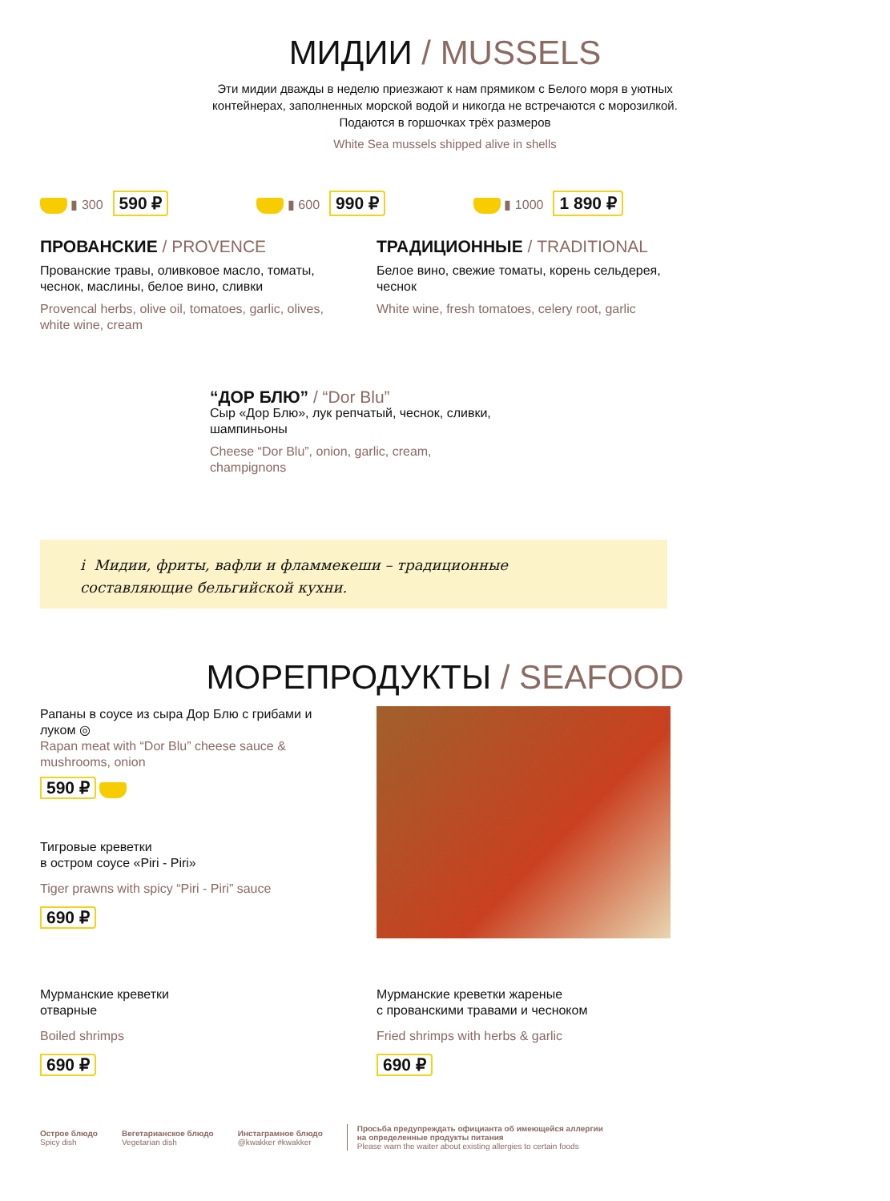МИДИИ / MUSSELS
Эти мидии дважды в неделю приезжают к нам прямиком с Белого моря в уютных
контейнерах, заполненных морской водой и никогда не встречаются с морозилкой.
Подаются в горшочках трёх размеров
White Sea mussels shipped alive in shells
▮ 300 590 ₽
▮ 600 990 ₽
▮ 1000 1 890 ₽
ПРОВАНСКИЕ / PROVENCE
Прованские травы, оливковое масло, томаты, чеснок, маслины, белое вино, сливки
Provencal herbs, olive oil, tomatoes, garlic, olives, white wine, cream
ТРАДИЦИОННЫЕ / TRADITIONAL
Белое вино, свежие томаты, корень сельдерея, чеснок
White wine, fresh tomatoes, celery root, garlic
“ДОР БЛЮ” / “Dor Blu”
Сыр «Дор Блю», лук репчатый, чеснок, сливки, шампиньоны
Cheese “Dor Blu”, onion, garlic, cream, champignons
i Мидии, фриты, вафли и фламмекеши – традиционные
составляющие бельгийской кухни.
МОРЕПРОДУКТЫ / SEAFOOD
Рапаны в соусе из сыра Дор Блю с грибами и луком ◎
Rapan meat with “Dor Blu” cheese sauce & mushrooms, onion
590 ₽
Тигровые креветки
в остром соусе «Piri - Piri»
Tiger prawns with spicy “Piri - Piri” sauce
690 ₽
Мурманские креветки
отварные
Boiled shrimps
690 ₽
Мурманские креветки жареные
с прованскими травами и чесноком
Fried shrimps with herbs & garlic
690 ₽
Острое блюдо
Spicy dish
Вегетарианское блюдо
Vegetarian dish
Инстаграмное блюдо
@kwakker #kwakker
Просьба предупреждать официанта об имеющейся аллергии
на определенные продукты питания
Please warn the waiter about existing allergies to certain foods